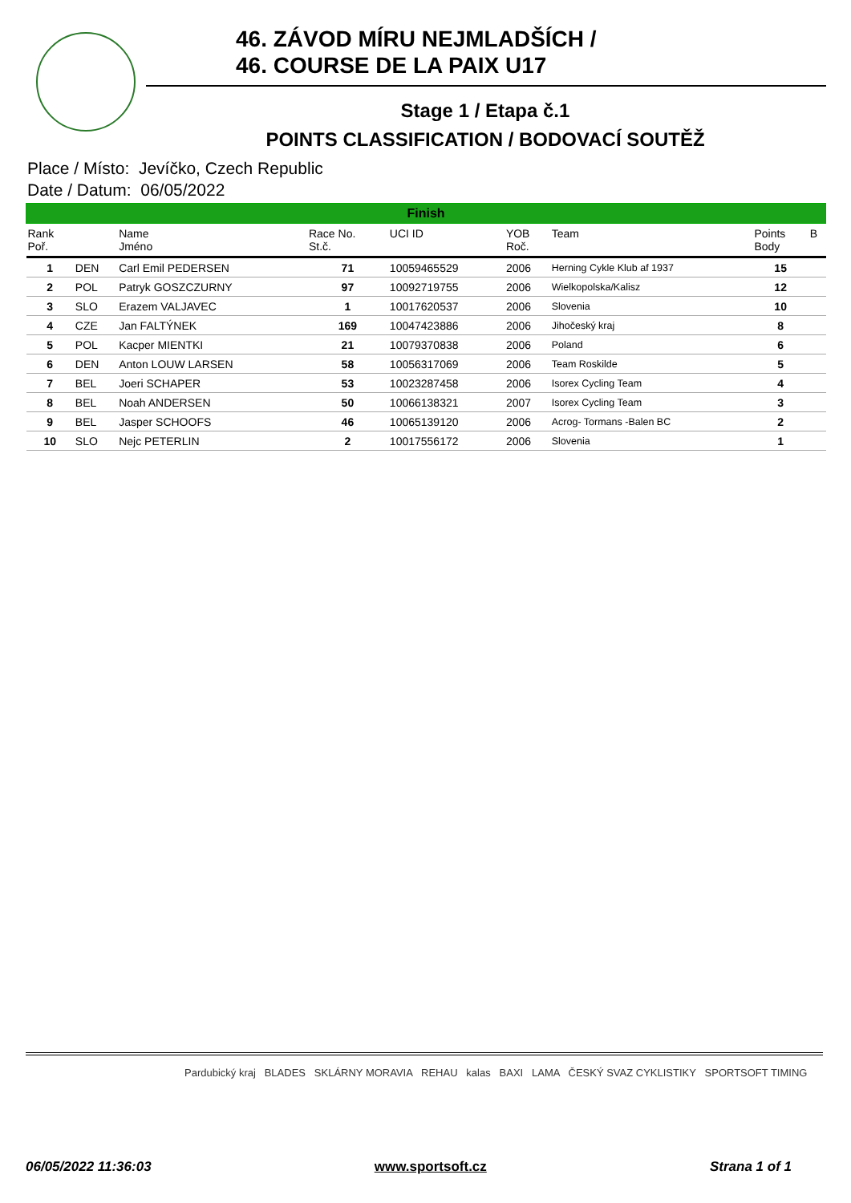46. ZÁVOD MÍRU NEJMLADŠÍCH /
46. COURSE DE LA PAIX U17
Stage 1 / Etapa č.1
POINTS CLASSIFICATION / BODOVACÍ SOUTĚŽ
Place / Místo: Jevíčko, Czech Republic
Date / Datum: 06/05/2022
| Finish | | | | | | | | |
| Rank Poř. | | Name Jméno | Race No. St.č. | UCI ID | YOB Roč. | Team | Points Body | B |
| 1 | DEN | Carl Emil PEDERSEN | 71 | 10059465529 | 2006 | Herning Cykle Klub af 1937 | 15 | |
| 2 | POL | Patryk GOSZCZURNY | 97 | 10092719755 | 2006 | Wielkopolska/Kalisz | 12 | |
| 3 | SLO | Erazem VALJAVEC | 1 | 10017620537 | 2006 | Slovenia | 10 | |
| 4 | CZE | Jan FALTÝNEK | 169 | 10047423886 | 2006 | Jihočeský kraj | 8 | |
| 5 | POL | Kacper MIENTKI | 21 | 10079370838 | 2006 | Poland | 6 | |
| 6 | DEN | Anton LOUW LARSEN | 58 | 10056317069 | 2006 | Team Roskilde | 5 | |
| 7 | BEL | Joeri SCHAPER | 53 | 10023287458 | 2006 | Isorex Cycling Team | 4 | |
| 8 | BEL | Noah ANDERSEN | 50 | 10066138321 | 2007 | Isorex Cycling Team | 3 | |
| 9 | BEL | Jasper SCHOOFS | 46 | 10065139120 | 2006 | Acrog- Tormans -Balen BC | 2 | |
| 10 | SLO | Nejc PETERLIN | 2 | 10017556172 | 2006 | Slovenia | 1 | |
Pardubický kraj BLADES SKLÁRNY MORAVIA REHAU kalas BAXI LAMA ČESKÝ SVAZ CYKLISTIKY SPORTSOFT TIMING
06/05/2022 11:36:03 www.sportsoft.cz Strana 1 of 1